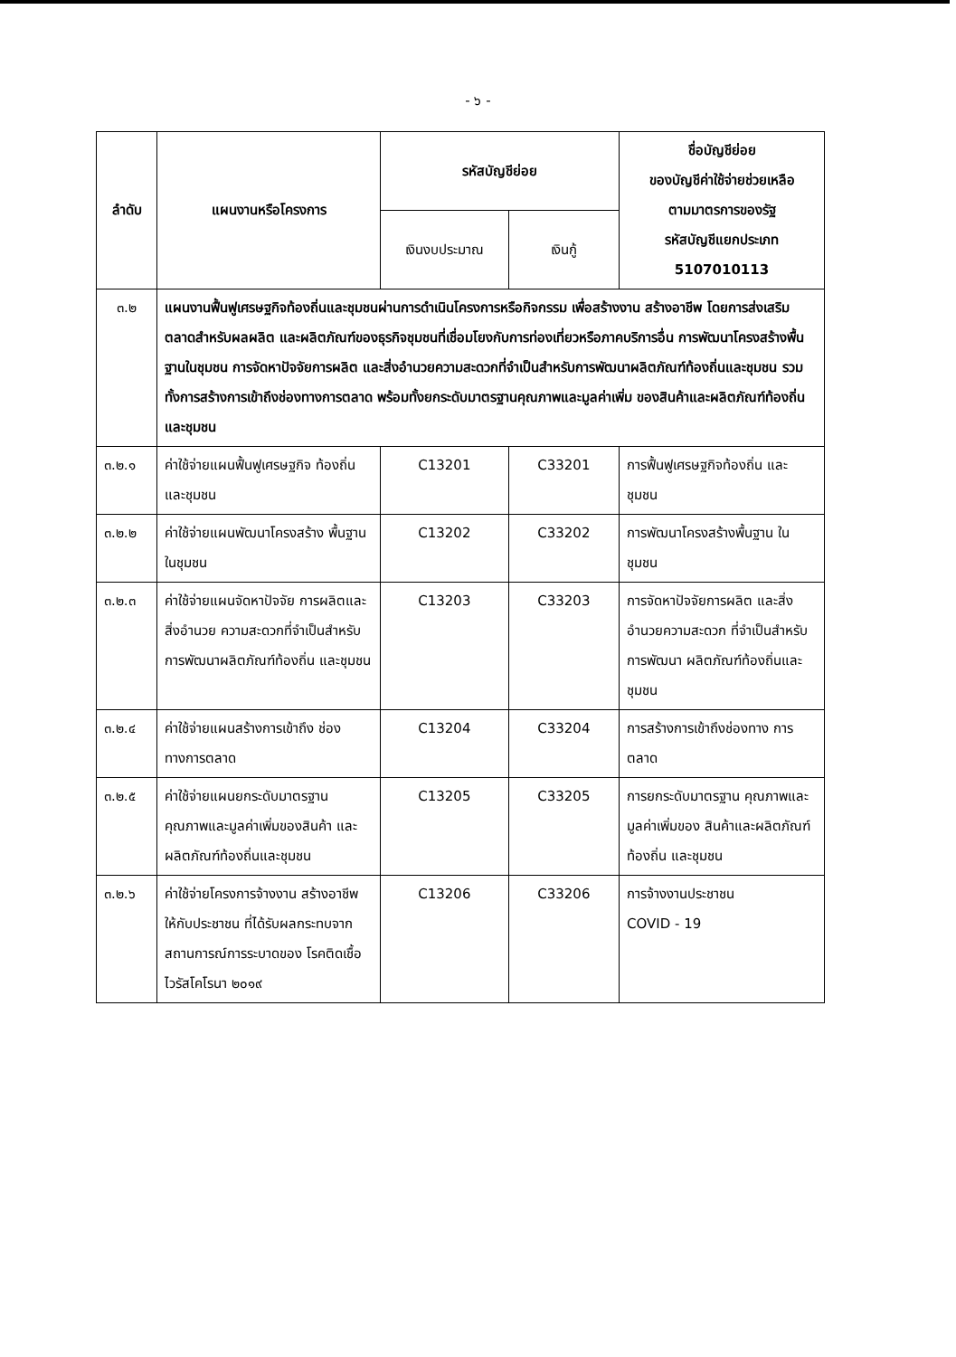- ๖ -
| ลำดับ | แผนงานหรือโครงการ | รหัสบัญชีย่อย | | ชื่อบัญชีย่อย ของบัญชีค่าใช้จ่ายช่วยเหลือ ตามมาตรการของรัฐ รหัสบัญชีแยกประเภท 5107010113 |
| --- | --- | --- | --- | --- |
| | | เงินงบประมาณ | เงินกู้ | |
| ๓.๒ | แผนงานฟื้นฟูเศรษฐกิจท้องถิ่นและชุมชนผ่านการดำเนินโครงการหรือกิจกรรม เพื่อสร้างงาน สร้างอาชีพ โดยการส่งเสริมตลาดสำหรับผลผลิต และผลิตภัณฑ์ของธุรกิจชุมชนที่เชื่อมโยงกับการท่องเที่ยวหรือภาคบริการอื่น การพัฒนาโครงสร้างพื้นฐานในชุมชน การจัดหาปัจจัยการผลิต และสิ่งอำนวยความสะดวกที่จำเป็นสำหรับการพัฒนาผลิตภัณฑ์ท้องถิ่นและชุมชน รวมทั้งการสร้างการเข้าถึงช่องทางการตลาด พร้อมทั้งยกระดับมาตรฐานคุณภาพและมูลค่าเพิ่ม ของสินค้าและผลิตภัณฑ์ท้องถิ่นและชุมชน | | | |
| ๓.๒.๑ | ค่าใช้จ่ายแผนฟื้นฟูเศรษฐกิจ ท้องถิ่นและชุมชน | C13201 | C33201 | การฟื้นฟูเศรษฐกิจท้องถิ่น และชุมชน |
| ๓.๒.๒ | ค่าใช้จ่ายแผนพัฒนาโครงสร้าง พื้นฐานในชุมชน | C13202 | C33202 | การพัฒนาโครงสร้างพื้นฐาน ในชุมชน |
| ๓.๒.๓ | ค่าใช้จ่ายแผนจัดหาปัจจัย การผลิตและสิ่งอำนวย ความสะดวกที่จำเป็นสำหรับ การพัฒนาผลิตภัณฑ์ท้องถิ่น และชุมชน | C13203 | C33203 | การจัดหาปัจจัยการผลิต และสิ่งอำนวยความสะดวก ที่จำเป็นสำหรับการพัฒนา ผลิตภัณฑ์ท้องถิ่นและชุมชน |
| ๓.๒.๔ | ค่าใช้จ่ายแผนสร้างการเข้าถึง ช่องทางการตลาด | C13204 | C33204 | การสร้างการเข้าถึงช่องทาง การตลาด |
| ๓.๒.๕ | ค่าใช้จ่ายแผนยกระดับมาตรฐาน คุณภาพและมูลค่าเพิ่มของสินค้า และผลิตภัณฑ์ท้องถิ่นและชุมชน | C13205 | C33205 | การยกระดับมาตรฐาน คุณภาพและมูลค่าเพิ่มของ สินค้าและผลิตภัณฑ์ท้องถิ่น และชุมชน |
| ๓.๒.๖ | ค่าใช้จ่ายโครงการจ้างงาน สร้างอาชีพ ให้กับประชาชน ที่ได้รับผลกระทบจาก สถานการณ์การระบาดของ โรคติดเชื้อไวรัสโคโรนา ๒๐๑๙ | C13206 | C33206 | การจ้างงานประชาชน COVID - 19 |